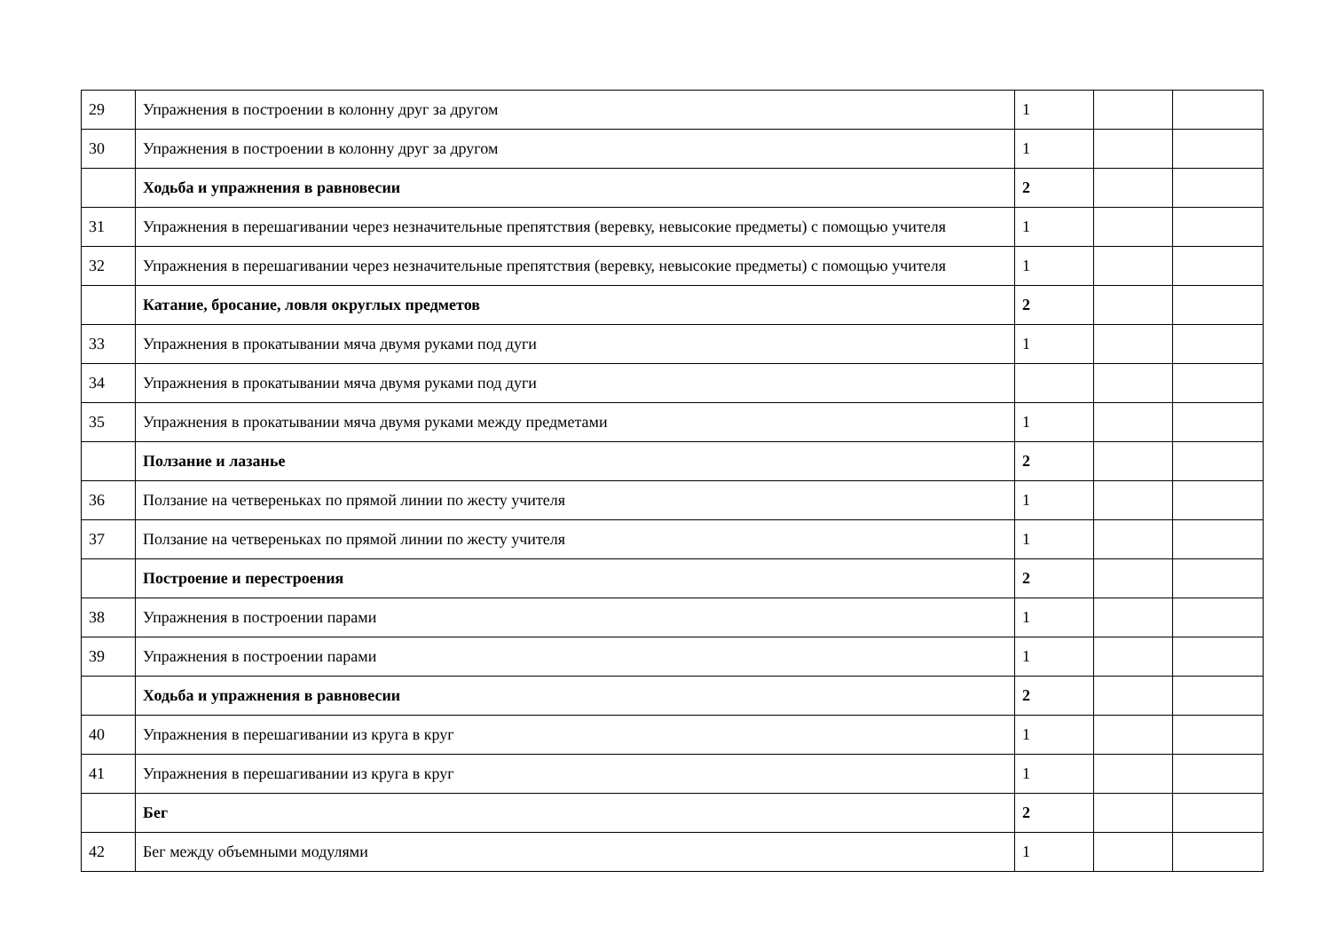| 29 | Упражнения в построении в колонну друг за другом | 1 | | |
| 30 | Упражнения в построении в колонну друг за другом | 1 | | |
| | Ходьба и упражнения в равновесии | 2 | | |
| 31 | Упражнения в перешагивании через незначительные препятствия (веревку, невысокие предметы) с помощью учителя | 1 | | |
| 32 | Упражнения в перешагивании через незначительные препятствия (веревку, невысокие предметы) с помощью учителя | 1 | | |
| | Катание, бросание, ловля округлых предметов | 2 | | |
| 33 | Упражнения в прокатывании мяча двумя руками под дуги | 1 | | |
| 34 | Упражнения в прокатывании мяча двумя руками под дуги | | | |
| 35 | Упражнения в прокатывании мяча двумя руками между предметами | 1 | | |
| | Ползание и лазанье | 2 | | |
| 36 | Ползание на четвереньках по прямой линии по жесту учителя | 1 | | |
| 37 | Ползание на четвереньках по прямой линии по жесту учителя | 1 | | |
| | Построение и перестроения | 2 | | |
| 38 | Упражнения в построении парами | 1 | | |
| 39 | Упражнения в построении парами | 1 | | |
| | Ходьба и упражнения в равновесии | 2 | | |
| 40 | Упражнения в перешагивании из круга в круг | 1 | | |
| 41 | Упражнения в перешагивании из круга в круг | 1 | | |
| | Бег | 2 | | |
| 42 | Бег между объемными модулями | 1 | | |